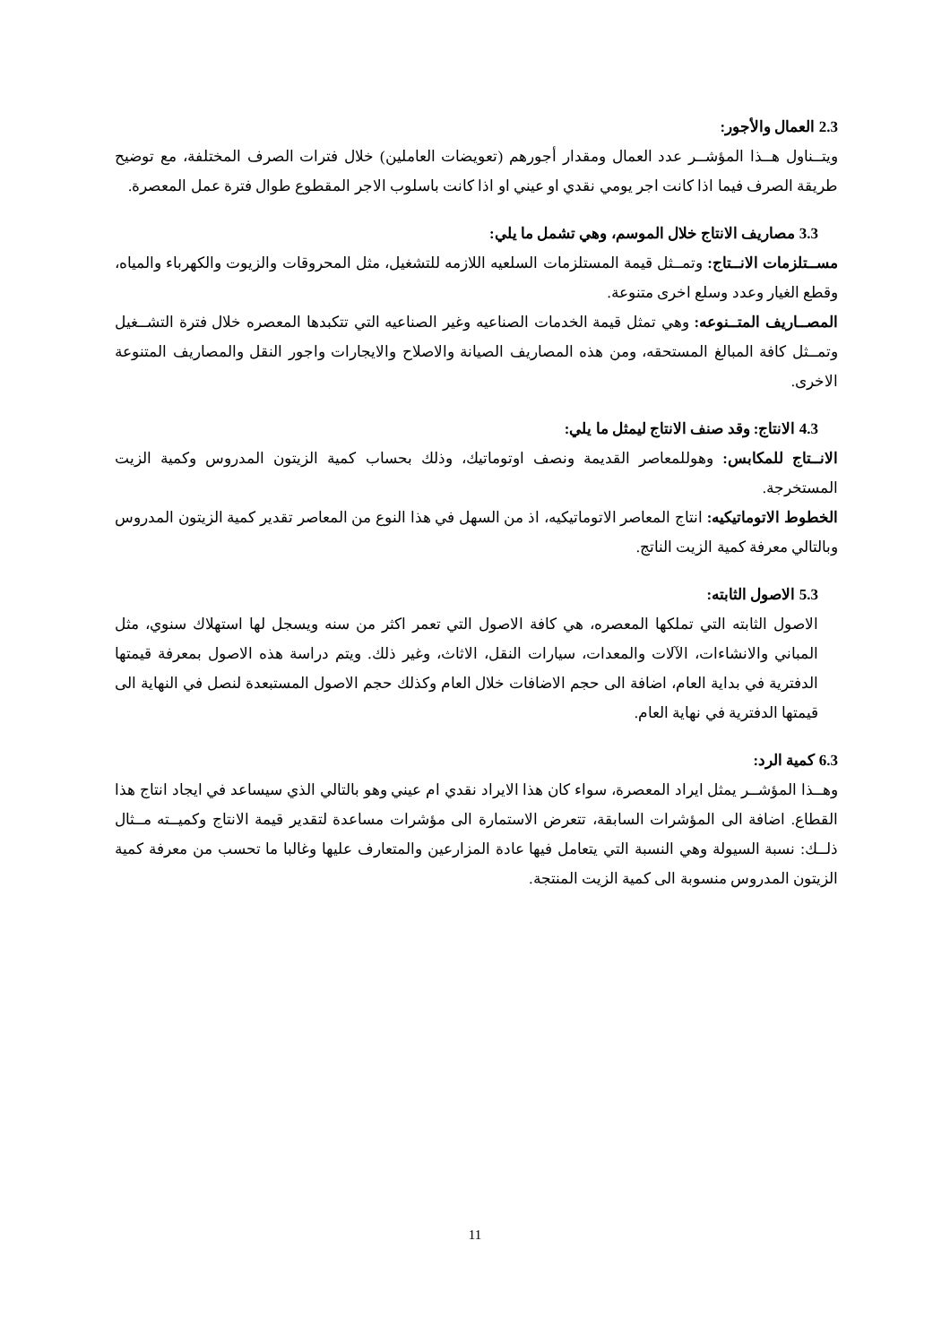2.3 العمال والأجور:
ويتــناول هــذا المؤشــر عدد العمال ومقدار أجورهم (تعويضات العاملين) خلال فترات الصرف المختلفة، مع توضيح طريقة الصرف فيما اذا كانت اجر يومي نقدي او عيني او اذا كانت باسلوب الاجر المقطوع طوال فترة عمل المعصرة.
3.3 مصاريف الانتاج خلال الموسم، وهي تشمل ما يلي:
مســتلزمات الانــتاج: وتمــثل قيمة المستلزمات السلعيه اللازمه للتشغيل، مثل المحروقات والزيوت والكهرباء والمياه، وقطع الغيار وعدد وسلع اخرى متنوعة.
المصــاريف المتــنوعه: وهي تمثل قيمة الخدمات الصناعيه وغير الصناعيه التي تتكبدها المعصره خلال فترة التشــغيل وتمــثل كافة المبالغ المستحقه، ومن هذه المصاريف الصيانة والاصلاح والايجارات واجور النقل والمصاريف المتنوعة الاخرى.
4.3 الانتاج: وقد صنف الانتاج ليمثل ما يلي:
الانــتاج للمكابس: وهوللمعاصر القديمة ونصف اوتوماتيك، وذلك بحساب كمية الزيتون المدروس وكمية الزيت المستخرجة.
الخطوط الاتوماتيكيه: انتاج المعاصر الاتوماتيكيه، اذ من السهل في هذا النوع من المعاصر تقدير كمية الزيتون المدروس وبالتالي معرفة كمية الزيت الناتج.
5.3 الاصول الثابته:
الاصول الثابته التي تملكها المعصره، هي كافة الاصول التي تعمر اكثر من سنه ويسجل لها استهلاك سنوي، مثل المباني والانشاءات، الآلات والمعدات، سيارات النقل، الاثاث، وغير ذلك. ويتم دراسة هذه الاصول بمعرفة قيمتها الدفترية في بداية العام، اضافة الى حجم الاضافات خلال العام وكذلك حجم الاصول المستبعدة لنصل في النهاية الى قيمتها الدفترية في نهاية العام.
6.3 كمية الرد:
وهــذا المؤشــر يمثل ايراد المعصرة، سواء كان هذا الايراد نقدي ام عيني وهو بالتالي الذي سيساعد في ايجاد انتاج هذا القطاع. اضافة الى المؤشرات السابقة، تتعرض الاستمارة الى مؤشرات مساعدة لتقدير قيمة الانتاج وكميــته مــثال ذلــك: نسبة السيولة وهي النسبة التي يتعامل فيها عادة المزارعين والمتعارف عليها وغالبا ما تحسب من معرفة كمية الزيتون المدروس منسوبة الى كمية الزيت المنتجة.
11